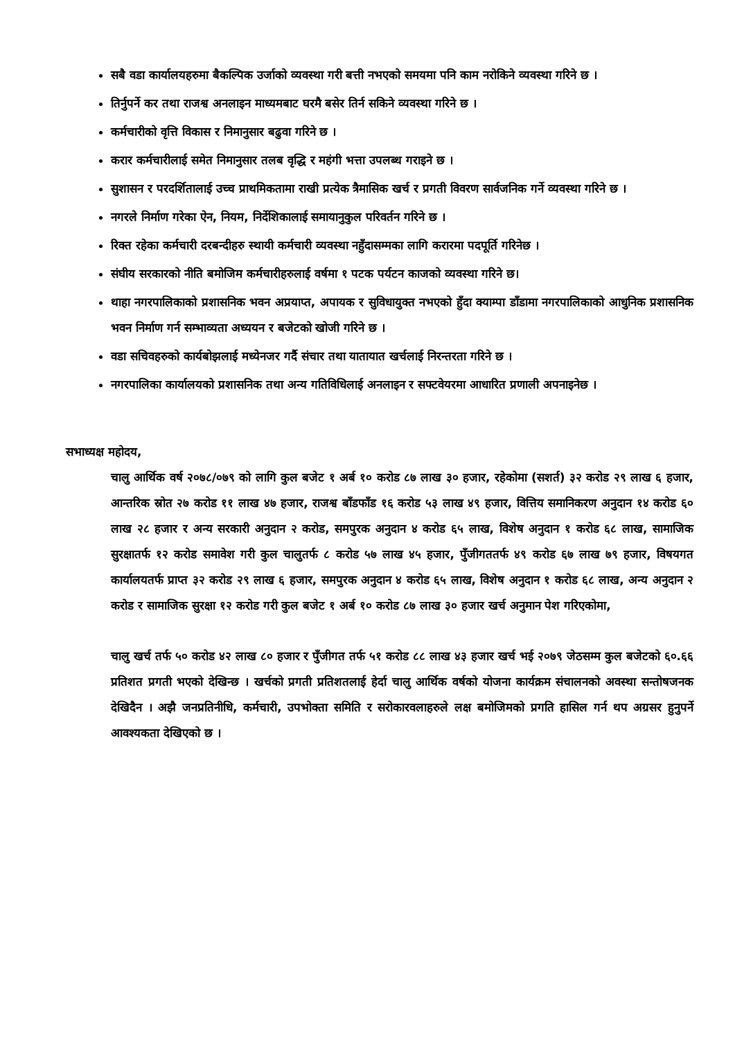सबै वडा कार्यालयहरुमा बैकल्पिक उर्जाको व्यवस्था गरी बत्ती नभएको समयमा पनि काम नरोकिने व्यवस्था गरिने छ ।
तिर्नुपर्ने कर तथा राजश्व अनलाइन माध्यमबाट घरमै बसेर तिर्न सकिने व्यवस्था गरिने छ ।
कर्मचारीको वृत्ति विकास र निमानुसार बढुवा गरिने छ ।
करार कर्मचारीलाई समेत निमानुसार तलब वृद्धि र महंगी भत्ता उपलब्ध गराइने छ ।
सुशासन र परदर्शितालाई उच्च प्राथमिकतामा राखी प्रत्येक त्रैमासिक खर्च र प्रगती विवरण सार्वजनिक गर्ने व्यवस्था गरिने छ ।
नगरले निर्माण गरेका ऐन, नियम, निर्देशिकालाई समायानुकुल परिवर्तन गरिने छ ।
रिक्त रहेका कर्मचारी दरबन्दीहरु स्थायी कर्मचारी व्यवस्था नहुँदासम्मका लागि करारमा पदपूर्ति गरिनेछ ।
संघीय सरकारको नीति बमोजिम कर्मचारीहरुलाई वर्षमा १ पटक पर्यटन काजको व्यवस्था गरिने छ।
थाहा नगरपालिकाको प्रशासनिक भवन अप्रयाप्त, अपायक र सुविधायुक्त नभएको हुँदा क्याम्पा डाँडामा नगरपालिकाको आधुनिक प्रशासनिक भवन निर्माण गर्न सम्भाव्यता अध्ययन र बजेटको खोजी गरिने छ ।
वडा सचिवहरुको कार्यबोझलाई मध्येनजर गर्दै संचार तथा यातायात खर्चलाई निरन्तरता गरिने छ ।
नगरपालिका कार्यालयको प्रशासनिक तथा अन्य गतिविधिलाई अनलाइन र सफ्टवेयरमा आधारित प्रणाली अपनाइनेछ ।
सभाध्यक्ष महोदय,
चालु आर्थिक वर्ष २०७८/०७९ को लागि कुल बजेट १ अर्ब १० करोड ८७ लाख ३० हजार, रहेकोमा (सशर्त) ३२ करोड २९ लाख ६ हजार, आन्तरिक स्रोत २७ करोड ११ लाख ४७ हजार, राजश्व बाँडफाँड १६ करोड ५३ लाख ४९ हजार, वित्तिय समानिकरण अनुदान १४ करोड ६० लाख २८ हजार र अन्य सरकारी अनुदान २ करोड, समपुरक अनुदान ४ करोड ६५ लाख, विशेष अनुदान १ करोड ६८ लाख, सामाजिक सुरक्षातर्फ १२ करोड समावेश गरी कुल चालुतर्फ ८ करोड ५७ लाख ४५ हजार, पुँजीगततर्फ ४९ करोड ६७ लाख ७९ हजार, विषयगत कार्यालयतर्फ प्राप्त ३२ करोड २९ लाख ६ हजार, समपुरक अनुदान ४ करोड ६५ लाख, विशेष अनुदान १ करोड ६८ लाख, अन्य अनुदान २ करोड र सामाजिक सुरक्षा १२ करोड गरी कुल बजेट १ अर्ब १० करोड ८७ लाख ३० हजार खर्च अनुमान पेश गरिएकोमा,
चालु खर्च तर्फ ५० करोड ४२ लाख ८० हजार र पुँजीगत तर्फ ५१ करोड ८८ लाख ४३ हजार खर्च भई २०७९ जेठसम्म कुल बजेटको ६०.६६ प्रतिशत प्रगती भएको देखिन्छ । खर्चको प्रगती प्रतिशतलाई हेर्दा चालु आर्थिक वर्षको योजना कार्यक्रम संचालनको अवस्था सन्तोषजनक देखिदैन । अझै जनप्रतिनीधि, कर्मचारी, उपभोक्ता समिति र सरोकारवलाहरुले लक्ष बमोजिमको प्रगति हासिल गर्न थप अग्रसर हुनुपर्ने आवश्यकता देखिएको छ ।